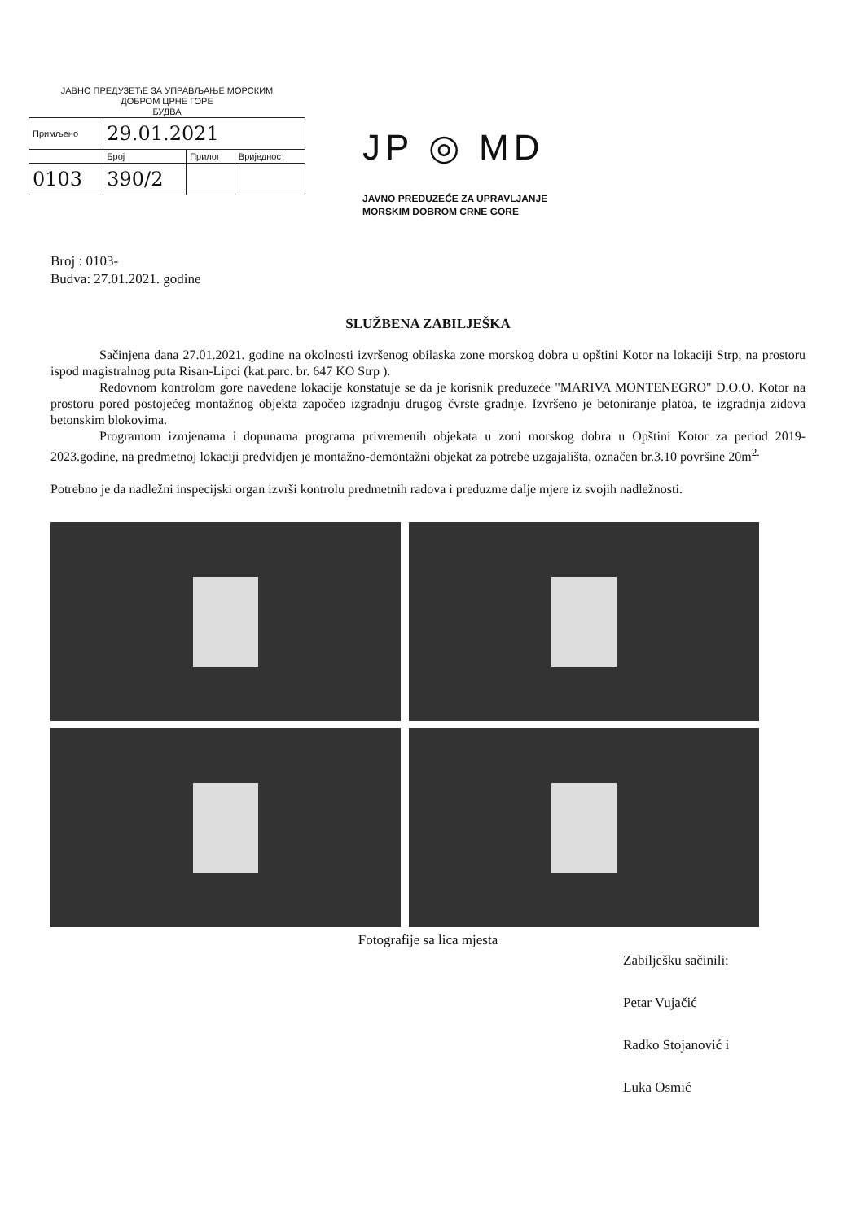ЈАВНО ПРЕДУЗЕЋЕ ЗА УПРАВЉАЊЕ МОРСКИМ
ДОБРОМ ЦРНЕ ГОРЕ
БУДВА
| Примљено | 29.01.2021 | | |
| | Број | Прилог | Вриједност |
| 0103 | 390/2 | | |
JP ◎ MD
JAVNO PREDUZEĆE ZA UPRAVLJANJE
MORSKIM DOBROM CRNE GORE
Broj : 0103-
Budva: 27.01.2021. godine
SLUŽBENA ZABILJEŠKA
Sačinjena dana 27.01.2021. godine na okolnosti izvršenog obilaska zone morskog dobra u opštini Kotor na lokaciji Strp, na prostoru ispod magistralnog puta Risan-Lipci (kat.parc. br. 647 KO Strp ).
Redovnom kontrolom gore navedene lokacije konstatuje se da je korisnik preduzeće "MARIVA MONTENEGRO" D.O.O. Kotor na prostoru pored postojećeg montažnog objekta započeo izgradnju drugog čvrste gradnje. Izvršeno je betoniranje platoa, te izgradnja zidova betonskim blokovima.
Programom izmjenama i dopunama programa privremenih objekata u zoni morskog dobra u Opštini Kotor za period 2019-2023.godine, na predmetnoj lokaciji predvidjen je montažno-demontažni objekat za potrebe uzgajališta, označen br.3.10 površine 20m<sup>2.</sup>
Potrebno je da nadležni inspecijski organ izvrši kontrolu predmetnih radova i preduzme dalje mjere iz svojih nadležnosti.
Fotografije sa lica mjesta
Zabilješku sačinili:
Petar Vujačić
Radko Stojanović i
Luka Osmić